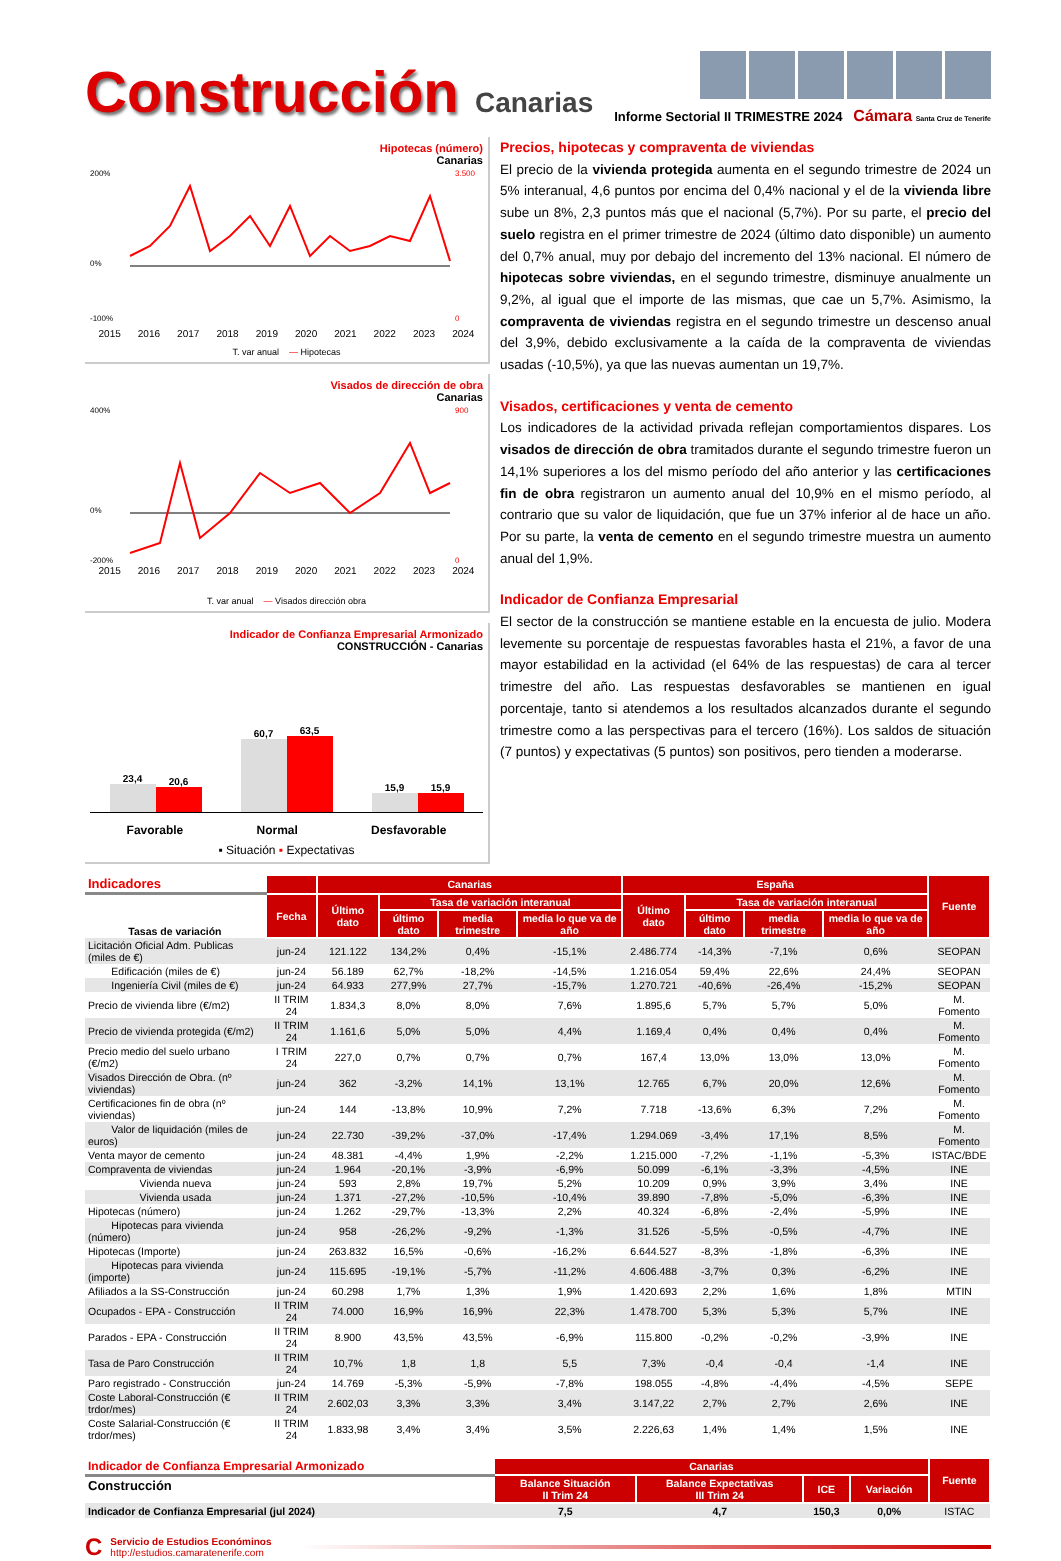Construcción Canarias
Informe Sectorial II TRIMESTRE 2024 Cámara Santa Cruz de Tenerife
Hipotecas (número)
Canarias
200%
0%
-100%
3.500
0
2015 2016 2017 2018 2019 2020 2021 2022 2023 2024
T. var anual — Hipotecas
Visados de dirección de obra
Canarias
400%
0%
-200%
900
0
2015 2016 2017 2018 2019 2020 2021 2022 2023 2024
T. var anual — Visados dirección obra
Indicador de Confianza Empresarial Armonizado
CONSTRUCCIÓN - Canarias
23,4
20,6
60,7
63,5
15,9
15,9
Favorable Normal Desfavorable
▪ Situación ▪ Expectativas
Precios, hipotecas y compraventa de viviendas
El precio de la vivienda protegida aumenta en el segundo trimestre de 2024 un 5% interanual, 4,6 puntos por encima del 0,4% nacional y el de la vivienda libre sube un 8%, 2,3 puntos más que el nacional (5,7%). Por su parte, el precio del suelo registra en el primer trimestre de 2024 (último dato disponible) un aumento del 0,7% anual, muy por debajo del incremento del 13% nacional. El número de hipotecas sobre viviendas, en el segundo trimestre, disminuye anualmente un 9,2%, al igual que el importe de las mismas, que cae un 5,7%. Asimismo, la compraventa de viviendas registra en el segundo trimestre un descenso anual del 3,9%, debido exclusivamente a la caída de la compraventa de viviendas usadas (-10,5%), ya que las nuevas aumentan un 19,7%.
Visados, certificaciones y venta de cemento
Los indicadores de la actividad privada reflejan comportamientos dispares. Los visados de dirección de obra tramitados durante el segundo trimestre fueron un 14,1% superiores a los del mismo período del año anterior y las certificaciones fin de obra registraron un aumento anual del 10,9% en el mismo período, al contrario que su valor de liquidación, que fue un 37% inferior al de hace un año. Por su parte, la venta de cemento en el segundo trimestre muestra un aumento anual del 1,9%.
Indicador de Confianza Empresarial
El sector de la construcción se mantiene estable en la encuesta de julio. Modera levemente su porcentaje de respuestas favorables hasta el 21%, a favor de una mayor estabilidad en la actividad (el 64% de las respuestas) de cara al tercer trimestre del año. Las respuestas desfavorables se mantienen en igual porcentaje, tanto si atendemos a los resultados alcanzados durante el segundo trimestre como a las perspectivas para el tercero (16%). Los saldos de situación (7 puntos) y expectativas (5 puntos) son positivos, pero tienden a moderarse.
| Indicadores | | Canarias | | | | España | | | | Fuente |
| Tasas de variación | Fecha | Último dato | Tasa de variación interanual | | | Último dato | Tasa de variación interanual | | | |
| | | | último dato | media trimestre | media lo que va de año | | último dato | media trimestre | media lo que va de año | |
| Licitación Oficial Adm. Publicas (miles de €) | jun-24 | 121.122 | 134,2% | 0,4% | -15,1% | 2.486.774 | -14,3% | -7,1% | 0,6% | SEOPAN |
| Edificación (miles de €) | jun-24 | 56.189 | 62,7% | -18,2% | -14,5% | 1.216.054 | 59,4% | 22,6% | 24,4% | SEOPAN |
| Ingeniería Civil (miles de €) | jun-24 | 64.933 | 277,9% | 27,7% | -15,7% | 1.270.721 | -40,6% | -26,4% | -15,2% | SEOPAN |
| Precio de vivienda libre (€/m2) | II TRIM 24 | 1.834,3 | 8,0% | 8,0% | 7,6% | 1.895,6 | 5,7% | 5,7% | 5,0% | M. Fomento |
| Precio de vivienda protegida (€/m2) | II TRIM 24 | 1.161,6 | 5,0% | 5,0% | 4,4% | 1.169,4 | 0,4% | 0,4% | 0,4% | M. Fomento |
| Precio medio del suelo urbano (€/m2) | I TRIM 24 | 227,0 | 0,7% | 0,7% | 0,7% | 167,4 | 13,0% | 13,0% | 13,0% | M. Fomento |
| Visados Dirección de Obra. (nº viviendas) | jun-24 | 362 | -3,2% | 14,1% | 13,1% | 12.765 | 6,7% | 20,0% | 12,6% | M. Fomento |
| Certificaciones fin de obra (nº viviendas) | jun-24 | 144 | -13,8% | 10,9% | 7,2% | 7.718 | -13,6% | 6,3% | 7,2% | M. Fomento |
| Valor de liquidación (miles de euros) | jun-24 | 22.730 | -39,2% | -37,0% | -17,4% | 1.294.069 | -3,4% | 17,1% | 8,5% | M. Fomento |
| Venta mayor de cemento | jun-24 | 48.381 | -4,4% | 1,9% | -2,2% | 1.215.000 | -7,2% | -1,1% | -5,3% | ISTAC/BDE |
| Compraventa de viviendas | jun-24 | 1.964 | -20,1% | -3,9% | -6,9% | 50.099 | -6,1% | -3,3% | -4,5% | INE |
| Vivienda nueva | jun-24 | 593 | 2,8% | 19,7% | 5,2% | 10.209 | 0,9% | 3,9% | 3,4% | INE |
| Vivienda usada | jun-24 | 1.371 | -27,2% | -10,5% | -10,4% | 39.890 | -7,8% | -5,0% | -6,3% | INE |
| Hipotecas (número) | jun-24 | 1.262 | -29,7% | -13,3% | 2,2% | 40.324 | -6,8% | -2,4% | -5,9% | INE |
| Hipotecas para vivienda (número) | jun-24 | 958 | -26,2% | -9,2% | -1,3% | 31.526 | -5,5% | -0,5% | -4,7% | INE |
| Hipotecas (Importe) | jun-24 | 263.832 | 16,5% | -0,6% | -16,2% | 6.644.527 | -8,3% | -1,8% | -6,3% | INE |
| Hipotecas para vivienda (importe) | jun-24 | 115.695 | -19,1% | -5,7% | -11,2% | 4.606.488 | -3,7% | 0,3% | -6,2% | INE |
| Afiliados a la SS-Construcción | jun-24 | 60.298 | 1,7% | 1,3% | 1,9% | 1.420.693 | 2,2% | 1,6% | 1,8% | MTIN |
| Ocupados - EPA - Construcción | II TRIM 24 | 74.000 | 16,9% | 16,9% | 22,3% | 1.478.700 | 5,3% | 5,3% | 5,7% | INE |
| Parados - EPA - Construcción | II TRIM 24 | 8.900 | 43,5% | 43,5% | -6,9% | 115.800 | -0,2% | -0,2% | -3,9% | INE |
| Tasa de Paro Construcción | II TRIM 24 | 10,7% | 1,8 | 1,8 | 5,5 | 7,3% | -0,4 | -0,4 | -1,4 | INE |
| Paro registrado - Construcción | jun-24 | 14.769 | -5,3% | -5,9% | -7,8% | 198.055 | -4,8% | -4,4% | -4,5% | SEPE |
| Coste Laboral-Construcción (€ trdor/mes) | II TRIM 24 | 2.602,03 | 3,3% | 3,3% | 3,4% | 3.147,22 | 2,7% | 2,7% | 2,6% | INE |
| Coste Salarial-Construcción (€ trdor/mes) | II TRIM 24 | 1.833,98 | 3,4% | 3,4% | 3,5% | 2.226,63 | 1,4% | 1,4% | 1,5% | INE |
| Indicador de Confianza Empresarial Armonizado | Canarias | | | | Fuente |
| Construcción | Balance Situación II Trim 24 | Balance Expectativas III Trim 24 | ICE | Variación | |
| Indicador de Confianza Empresarial (jul 2024) | 7,5 | 4,7 | 150,3 | 0,0% | ISTAC |
C
Servicio de Estudios Económinos
http://estudios.camaratenerife.com